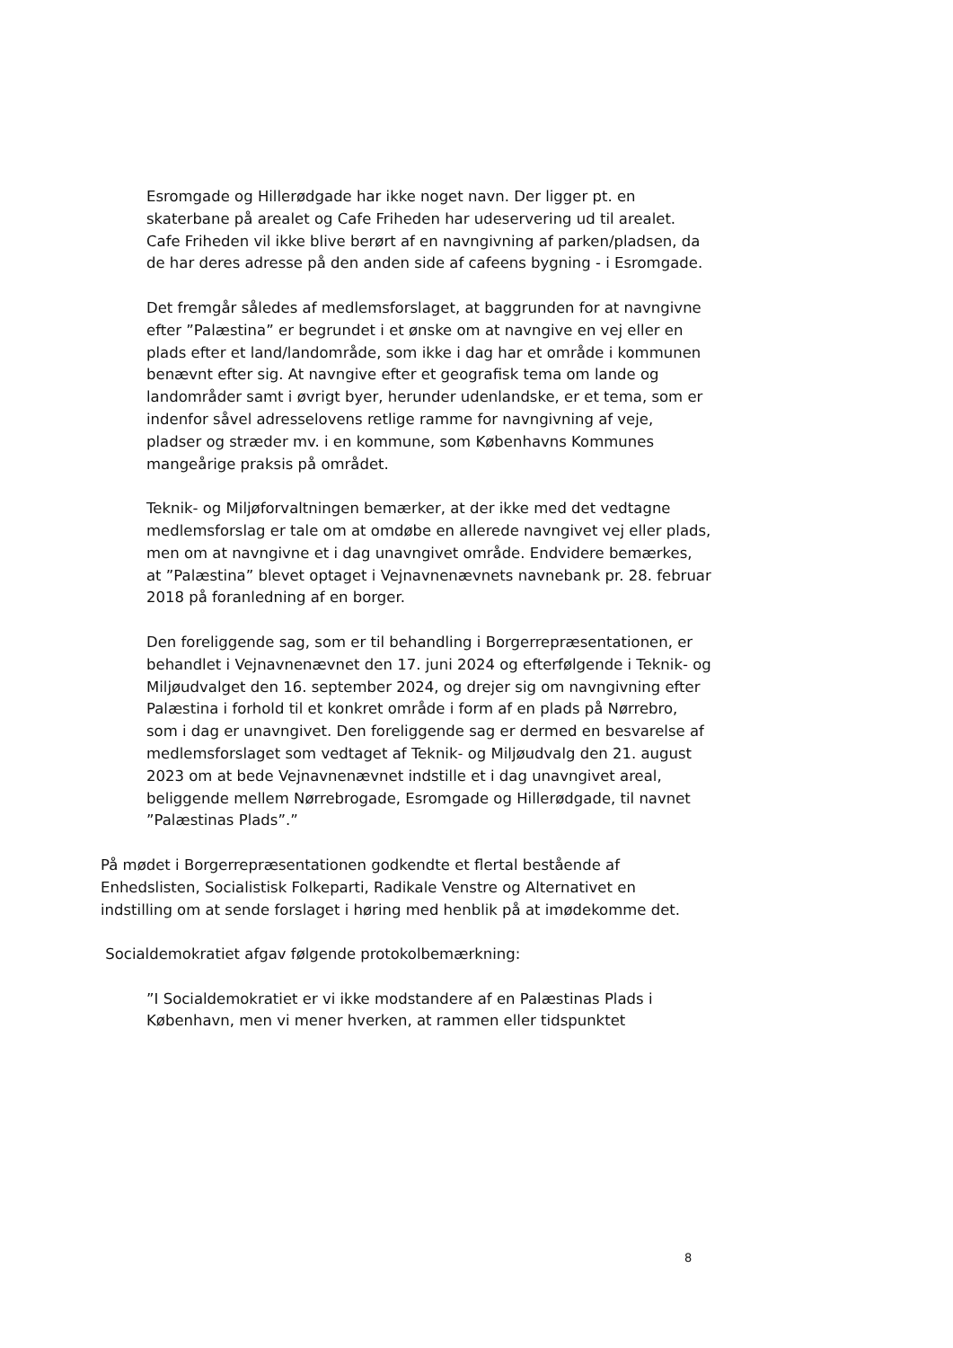Esromgade og Hillerødgade har ikke noget navn. Der ligger pt. en skaterbane på arealet og Cafe Friheden har udeservering ud til arealet. Cafe Friheden vil ikke blive berørt af en navngivning af parken/pladsen, da de har deres adresse på den anden side af cafeens bygning - i Esromgade.
Det fremgår således af medlemsforslaget, at baggrunden for at navngivne efter ”Palæstina” er begrundet i et ønske om at navngive en vej eller en plads efter et land/landområde, som ikke i dag har et område i kommunen benævnt efter sig. At navngive efter et geografisk tema om lande og landområder samt i øvrigt byer, herunder udenlandske, er et tema, som er indenfor såvel adresselovens retlige ramme for navngivning af veje, pladser og stræder mv. i en kommune, som Københavns Kommunes mangeårige praksis på området.
Teknik- og Miljøforvaltningen bemærker, at der ikke med det vedtagne medlemsforslag er tale om at omdøbe en allerede navngivet vej eller plads, men om at navngivne et i dag unavngivet område. Endvidere bemærkes, at ”Palæstina” blevet optaget i Vejnavnenævnets navnebank pr. 28. februar 2018 på foranledning af en borger.
Den foreliggende sag, som er til behandling i Borgerrepræsentationen, er behandlet i Vejnavnenævnet den 17. juni 2024 og efterfølgende i Teknik- og Miljøudvalget den 16. september 2024, og drejer sig om navngivning efter Palæstina i forhold til et konkret område i form af en plads på Nørrebro, som i dag er unavngivet. Den foreliggende sag er dermed en besvarelse af medlemsforslaget som vedtaget af Teknik- og Miljøudvalg den 21. august 2023 om at bede Vejnavnenævnet indstille et i dag unavngivet areal, beliggende mellem Nørrebrogade, Esromgade og Hillerødgade, til navnet ”Palæstinas Plads”.”
På mødet i Borgerrepræsentationen godkendte et flertal bestående af Enhedslisten, Socialistisk Folkeparti, Radikale Venstre og Alternativet en indstilling om at sende forslaget i høring med henblik på at imødekomme det.
Socialdemokratiet afgav følgende protokolbemærkning:
”I Socialdemokratiet er vi ikke modstandere af en Palæstinas Plads i København, men vi mener hverken, at rammen eller tidspunktet
8